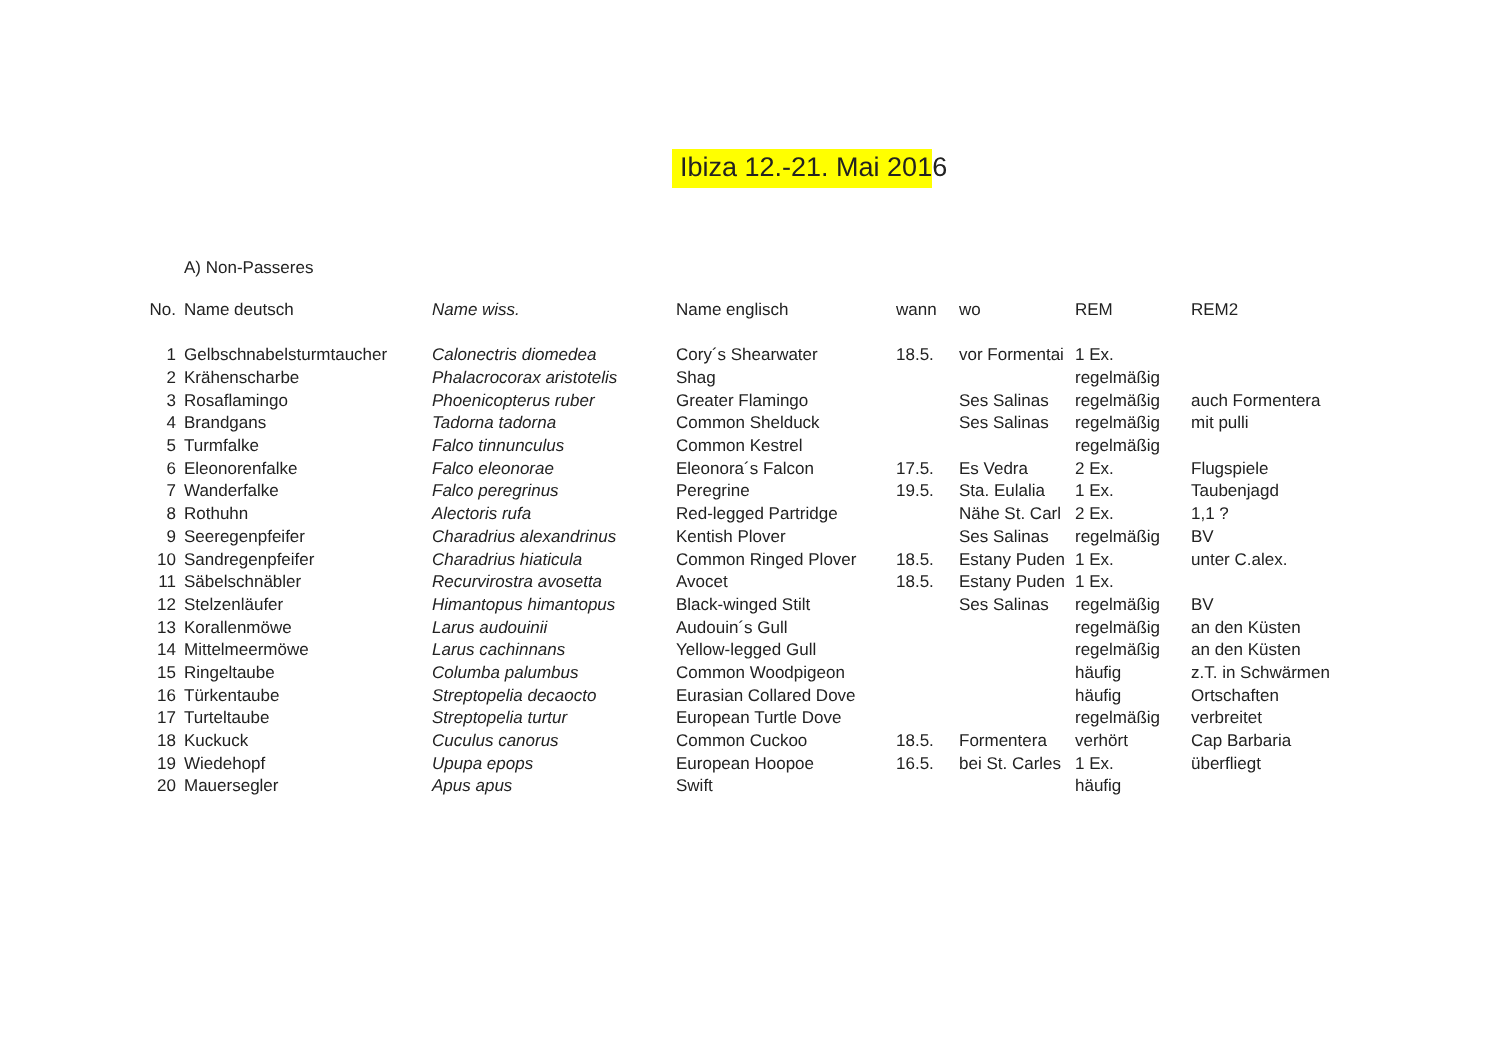Ibiza 12.-21. Mai 2016
A) Non-Passeres
| No. | Name deutsch | Name wiss. | Name englisch | wann | wo | REM | REM2 |
| --- | --- | --- | --- | --- | --- | --- | --- |
| 1 | Gelbschnabelsturmtaucher | Calonectris diomedea | Cory´s Shearwater | 18.5. | vor Formentai | 1 Ex. | |
| 2 | Krähenscharbe | Phalacrocorax aristotelis | Shag | | | regelmäßig | |
| 3 | Rosaflamingo | Phoenicopterus ruber | Greater Flamingo | | Ses Salinas | regelmäßig | auch Formentera |
| 4 | Brandgans | Tadorna tadorna | Common Shelduck | | Ses Salinas | regelmäßig | mit pulli |
| 5 | Turmfalke | Falco tinnunculus | Common Kestrel | | | regelmäßig | |
| 6 | Eleonorenfalke | Falco eleonorae | Eleonora´s Falcon | 17.5. | Es Vedra | 2 Ex. | Flugspiele |
| 7 | Wanderfalke | Falco peregrinus | Peregrine | 19.5. | Sta. Eulalia | 1 Ex. | Taubenjagd |
| 8 | Rothuhn | Alectoris rufa | Red-legged Partridge | | Nähe St. Carl | 2 Ex. | 1,1 ? |
| 9 | Seeregenpfeifer | Charadrius alexandrinus | Kentish Plover | | Ses Salinas | regelmäßig | BV |
| 10 | Sandregenpfeifer | Charadrius hiaticula | Common Ringed Plover | 18.5. | Estany Puden | 1 Ex. | unter C.alex. |
| 11 | Säbelschnäbler | Recurvirostra avosetta | Avocet | 18.5. | Estany Puden | 1 Ex. | |
| 12 | Stelzenläufer | Himantopus himantopus | Black-winged Stilt | | Ses Salinas | regelmäßig | BV |
| 13 | Korallenmöwe | Larus audouinii | Audouin´s Gull | | | regelmäßig | an den Küsten |
| 14 | Mittelmeermöwe | Larus cachinnans | Yellow-legged Gull | | | regelmäßig | an den Küsten |
| 15 | Ringeltaube | Columba palumbus | Common Woodpigeon | | | häufig | z.T. in Schwärmen |
| 16 | Türkentaube | Streptopelia decaocto | Eurasian Collared Dove | | | häufig | Ortschaften |
| 17 | Turteltaube | Streptopelia turtur | European Turtle Dove | | | regelmäßig | verbreitet |
| 18 | Kuckuck | Cuculus canorus | Common Cuckoo | 18.5. | Formentera | verhört | Cap Barbaria |
| 19 | Wiedehopf | Upupa epops | European Hoopoe | 16.5. | bei St. Carles | 1 Ex. | überfliegt |
| 20 | Mauersegler | Apus apus | Swift | | | häufig | |